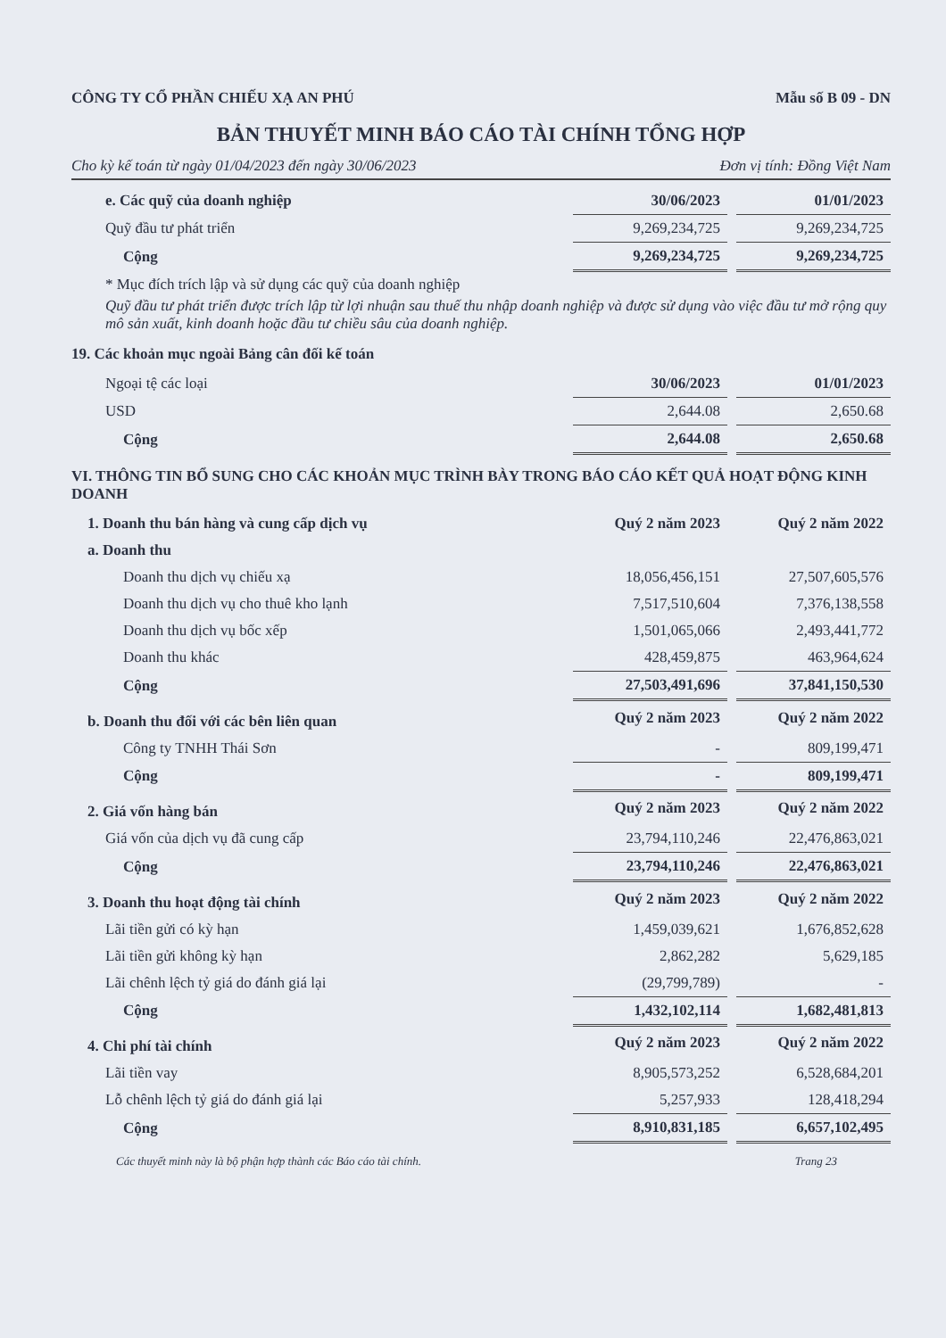CÔNG TY CỔ PHẦN CHIẾU XẠ AN PHÚ Mẫu số B 09 - DN
BẢN THUYẾT MINH BÁO CÁO TÀI CHÍNH TỔNG HỢP
Cho kỳ kế toán từ ngày 01/04/2023 đến ngày 30/06/2023 Đơn vị tính: Đồng Việt Nam
| e. Các quỹ của doanh nghiệp | 30/06/2023 | | 01/01/2023 |
| Quỹ đầu tư phát triển | 9,269,234,725 | | 9,269,234,725 |
| Cộng | 9,269,234,725 | | 9,269,234,725 |
* Mục đích trích lập và sử dụng các quỹ của doanh nghiệp
Quỹ đầu tư phát triển được trích lập từ lợi nhuận sau thuế thu nhập doanh nghiệp và được sử dụng vào việc đầu tư mở rộng quy mô sản xuất, kinh doanh hoặc đầu tư chiều sâu của doanh nghiệp.
19. Các khoản mục ngoài Bảng cân đối kế toán
| Ngoại tệ các loại | 30/06/2023 | | 01/01/2023 |
| USD | 2,644.08 | | 2,650.68 |
| Cộng | 2,644.08 | | 2,650.68 |
VI. THÔNG TIN BỔ SUNG CHO CÁC KHOẢN MỤC TRÌNH BÀY TRONG BÁO CÁO KẾT QUẢ HOẠT ĐỘNG KINH DOANH
| 1. Doanh thu bán hàng và cung cấp dịch vụ | Quý 2 năm 2023 | | Quý 2 năm 2022 |
| a. Doanh thu | | | |
| Doanh thu dịch vụ chiếu xạ | 18,056,456,151 | | 27,507,605,576 |
| Doanh thu dịch vụ cho thuê kho lạnh | 7,517,510,604 | | 7,376,138,558 |
| Doanh thu dịch vụ bốc xếp | 1,501,065,066 | | 2,493,441,772 |
| Doanh thu khác | 428,459,875 | | 463,964,624 |
| Cộng | 27,503,491,696 | | 37,841,150,530 |
| b. Doanh thu đối với các bên liên quan | Quý 2 năm 2023 | | Quý 2 năm 2022 |
| Công ty TNHH Thái Sơn | - | | 809,199,471 |
| Cộng | - | | 809,199,471 |
| 2. Giá vốn hàng bán | Quý 2 năm 2023 | | Quý 2 năm 2022 |
| Giá vốn của dịch vụ đã cung cấp | 23,794,110,246 | | 22,476,863,021 |
| Cộng | 23,794,110,246 | | 22,476,863,021 |
| 3. Doanh thu hoạt động tài chính | Quý 2 năm 2023 | | Quý 2 năm 2022 |
| Lãi tiền gửi có kỳ hạn | 1,459,039,621 | | 1,676,852,628 |
| Lãi tiền gửi không kỳ hạn | 2,862,282 | | 5,629,185 |
| Lãi chênh lệch tỷ giá do đánh giá lại | (29,799,789) | | - |
| Cộng | 1,432,102,114 | | 1,682,481,813 |
| 4. Chi phí tài chính | Quý 2 năm 2023 | | Quý 2 năm 2022 |
| Lãi tiền vay | 8,905,573,252 | | 6,528,684,201 |
| Lỗ chênh lệch tỷ giá do đánh giá lại | 5,257,933 | | 128,418,294 |
| Cộng | 8,910,831,185 | | 6,657,102,495 |
Các thuyết minh này là bộ phận hợp thành các Báo cáo tài chính. Trang 23